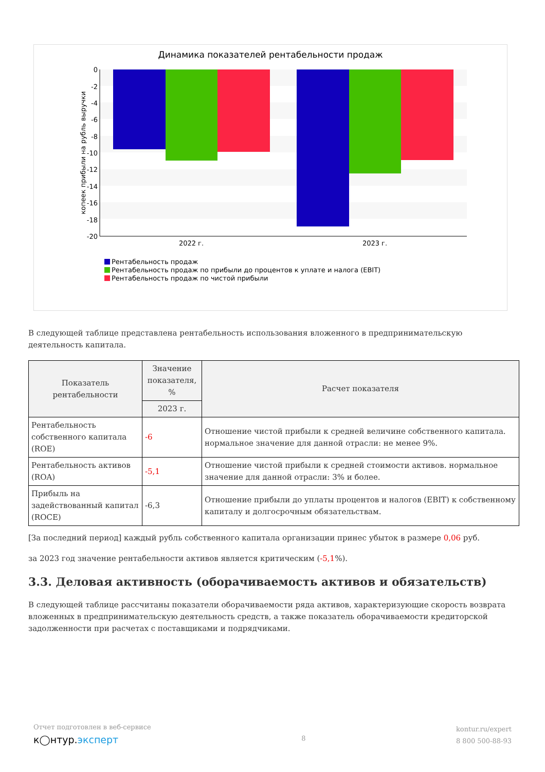Динамика показателей рентабельности продаж
0
-2
-4
-6
-8
-10
-12
-14
-16
-18
-20
2022 г.
2023 г.
копеек прибыли на рубль выручки
Рентабельность продаж
Рентабельность продаж по прибыли до процентов к уплате и налога (EBIT)
Рентабельность продаж по чистой прибыли
В следующей таблице представлена рентабельность использования вложенного в предпринимательскую деятельность капитала.
| Показатель рентабельности | Значение показателя, % | Расчет показателя |
| --- | --- | --- |
| | 2023 г. | |
| Рентабельность собственного капитала (ROE) | -6 | Отношение чистой прибыли к средней величине собственного капитала. нормальное значение для данной отрасли: не менее 9%. |
| Рентабельность активов (ROA) | -5,1 | Отношение чистой прибыли к средней стоимости активов. нормальное значение для данной отрасли: 3% и более. |
| Прибыль на задействованный капитал (ROCE) | -6,3 | Отношение прибыли до уплаты процентов и налогов (EBIT) к собственному капиталу и долгосрочным обязательствам. |
[За последний период] каждый рубль собственного капитала организации принес убыток в размере 0,06 руб.
за 2023 год значение рентабельности активов является критическим (-5,1%).
3.3. Деловая активность (оборачиваемость активов и обязательств)
В следующей таблице рассчитаны показатели оборачиваемости ряда активов, характеризующие скорость возврата вложенных в предпринимательскую деятельность средств, а также показатель оборачиваемости кредиторской задолженности при расчетах с поставщиками и подрядчиками.
Отчет подготовлен в веб-сервисе
к◯нтур.эксперт
8
kontur.ru/expert
8 800 500-88-93